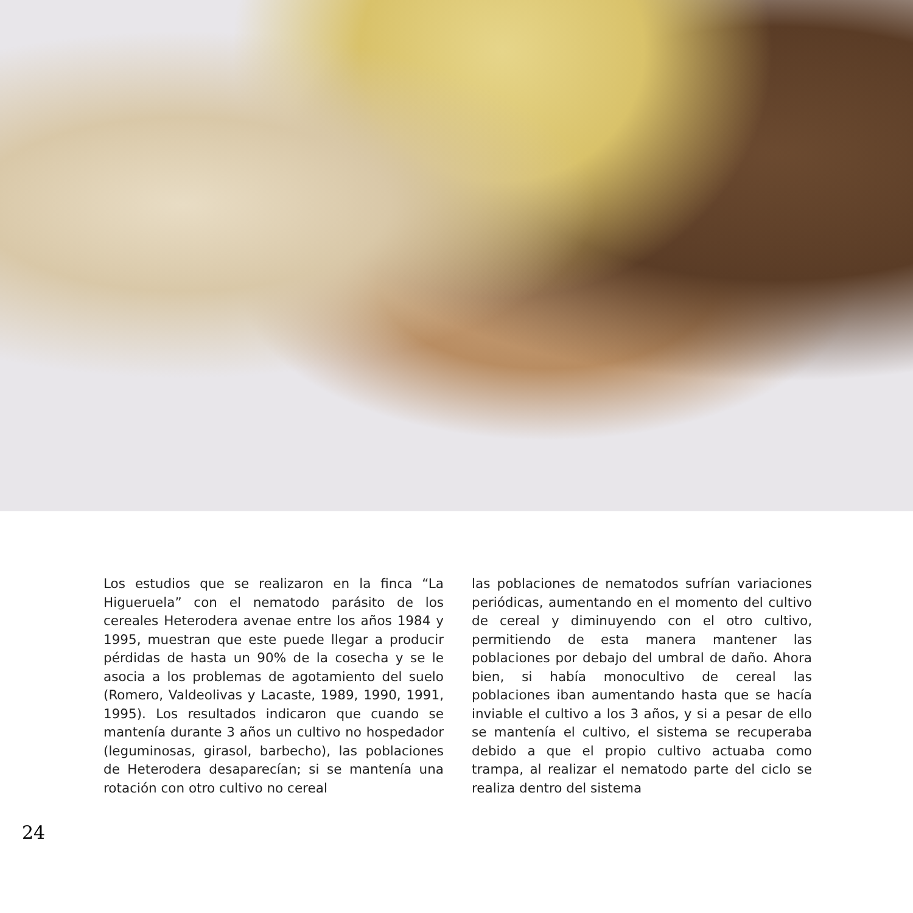Los estudios que se realizaron en la finca “La Higueruela” con el nematodo parásito de los cereales Heterodera avenae entre los años 1984 y 1995, muestran que este puede llegar a producir pérdidas de hasta un 90% de la cosecha y se le asocia a los problemas de agotamiento del suelo (Romero, Valdeolivas y Lacaste, 1989, 1990, 1991, 1995). Los resultados indicaron que cuando se mantenía durante 3 años un cultivo no hospedador (leguminosas, girasol, barbecho), las poblaciones de Heterodera desaparecían; si se mantenía una rotación con otro cultivo no cereal
las poblaciones de nematodos sufrían variaciones periódicas, aumentando en el momento del cultivo de cereal y diminuyendo con el otro cultivo, permitiendo de esta manera mantener las poblaciones por debajo del umbral de daño. Ahora bien, si había monocultivo de cereal las poblaciones iban aumentando hasta que se hacía inviable el cultivo a los 3 años, y si a pesar de ello se mantenía el cultivo, el sistema se recuperaba debido a que el propio cultivo actuaba como trampa, al realizar el nematodo parte del ciclo se realiza dentro del sistema
24